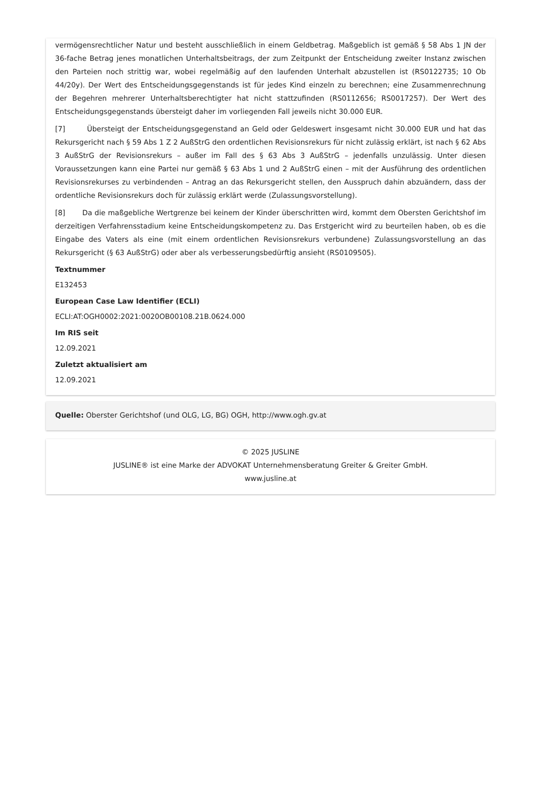vermögensrechtlicher Natur und besteht ausschließlich in einem Geldbetrag. Maßgeblich ist gemäß § 58 Abs 1 JN der 36-fache Betrag jenes monatlichen Unterhaltsbeitrags, der zum Zeitpunkt der Entscheidung zweiter Instanz zwischen den Parteien noch strittig war, wobei regelmäßig auf den laufenden Unterhalt abzustellen ist (RS0122735; 10 Ob 44/20y). Der Wert des Entscheidungsgegenstands ist für jedes Kind einzeln zu berechnen; eine Zusammenrechnung der Begehren mehrerer Unterhaltsberechtigter hat nicht stattzufinden (RS0112656; RS0017257). Der Wert des Entscheidungsgegenstands übersteigt daher im vorliegenden Fall jeweils nicht 30.000 EUR.
[7] Übersteigt der Entscheidungsgegenstand an Geld oder Geldeswert insgesamt nicht 30.000 EUR und hat das Rekursgericht nach § 59 Abs 1 Z 2 AußStrG den ordentlichen Revisionsrekurs für nicht zulässig erklärt, ist nach § 62 Abs 3 AußStrG der Revisionsrekurs – außer im Fall des § 63 Abs 3 AußStrG – jedenfalls unzulässig. Unter diesen Voraussetzungen kann eine Partei nur gemäß § 63 Abs 1 und 2 AußStrG einen – mit der Ausführung des ordentlichen Revisionsrekurses zu verbindenden – Antrag an das Rekursgericht stellen, den Ausspruch dahin abzuändern, dass der ordentliche Revisionsrekurs doch für zulässig erklärt werde (Zulassungsvorstellung).
[8] Da die maßgebliche Wertgrenze bei keinem der Kinder überschritten wird, kommt dem Obersten Gerichtshof im derzeitigen Verfahrensstadium keine Entscheidungskompetenz zu. Das Erstgericht wird zu beurteilen haben, ob es die Eingabe des Vaters als eine (mit einem ordentlichen Revisionsrekurs verbundene) Zulassungsvorstellung an das Rekursgericht (§ 63 AußStrG) oder aber als verbesserungsbedürftig ansieht (RS0109505).
Textnummer
E132453
European Case Law Identifier (ECLI)
ECLI:AT:OGH0002:2021:0020OB00108.21B.0624.000
Im RIS seit
12.09.2021
Zuletzt aktualisiert am
12.09.2021
Quelle: Oberster Gerichtshof (und OLG, LG, BG) OGH, http://www.ogh.gv.at
© 2025 JUSLINE
JUSLINE® ist eine Marke der ADVOKAT Unternehmensberatung Greiter & Greiter GmbH.
www.jusline.at